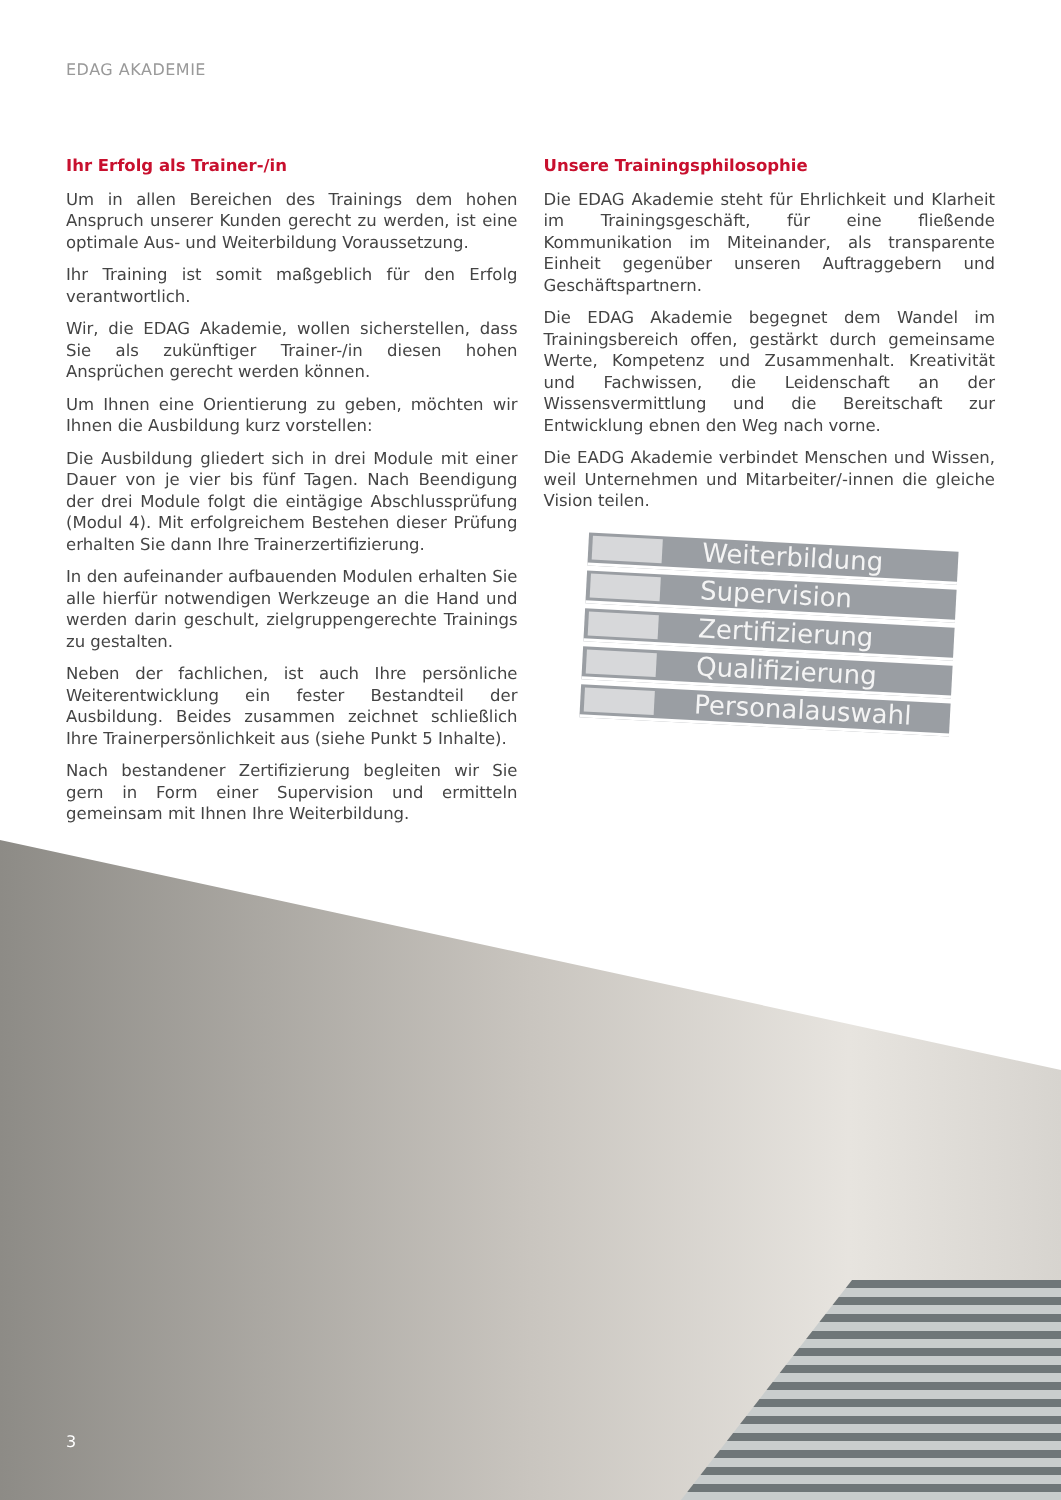EDAG AKADEMIE
Ihr Erfolg als Trainer-/in
Um in allen Bereichen des Trainings dem hohen Anspruch unserer Kunden gerecht zu werden, ist eine optimale Aus- und Weiterbildung Voraussetzung.
Ihr Training ist somit maßgeblich für den Erfolg verantwortlich.
Wir, die EDAG Akademie, wollen sicherstellen, dass Sie als zukünftiger Trainer-/in diesen hohen Ansprüchen gerecht werden können.
Um Ihnen eine Orientierung zu geben, möchten wir Ihnen die Ausbildung kurz vorstellen:
Die Ausbildung gliedert sich in drei Module mit einer Dauer von je vier bis fünf Tagen. Nach Beendigung der drei Module folgt die eintägige Abschlussprüfung (Modul 4). Mit erfolgreichem Bestehen dieser Prüfung erhalten Sie dann Ihre Trainerzertifizierung.
In den aufeinander aufbauenden Modulen erhalten Sie alle hierfür notwendigen Werkzeuge an die Hand und werden darin geschult, zielgruppengerechte Trainings zu gestalten.
Neben der fachlichen, ist auch Ihre persönliche Weiterentwicklung ein fester Bestandteil der Ausbildung. Beides zusammen zeichnet schließlich Ihre Trainerpersönlichkeit aus (siehe Punkt 5 Inhalte).
Nach bestandener Zertifizierung begleiten wir Sie gern in Form einer Supervision und ermitteln gemeinsam mit Ihnen Ihre Weiterbildung.
Unsere Trainingsphilosophie
Die EDAG Akademie steht für Ehrlichkeit und Klarheit im Trainingsgeschäft, für eine fließende Kommunikation im Miteinander, als transparente Einheit gegenüber unseren Auftraggebern und Geschäftspartnern.
Die EDAG Akademie begegnet dem Wandel im Trainingsbereich offen, gestärkt durch gemeinsame Werte, Kompetenz und Zusammenhalt. Kreativität und Fachwissen, die Leidenschaft an der Wissensvermittlung und die Bereitschaft zur Entwicklung ebnen den Weg nach vorne.
Die EADG Akademie verbindet Menschen und Wissen, weil Unternehmen und Mitarbeiter/-innen die gleiche Vision teilen.
Weiterbildung
Supervision
Zertifizierung
Qualifizierung
Personalauswahl
3